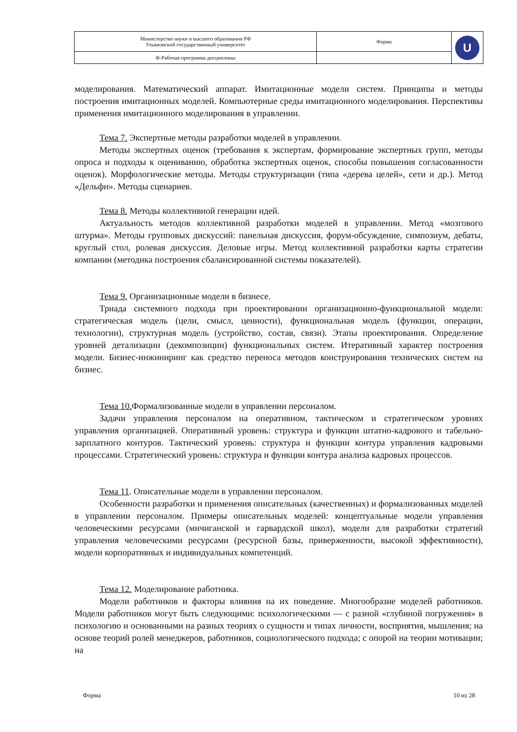| Министерство науки и высшего образования РФ Ульяновский государственный университет | Форма | U |
| Ф-Рабочая программа дисциплины | | |
моделирования. Математический аппарат. Имитационные модели систем. Принципы и методы построения имитационных моделей. Компьютерные среды имитационного моделирования. Перспективы применения имитационного моделирования в управлении.
Тема 7. Экспертные методы разработки моделей в управлении.
Методы экспертных оценок (требования к экспертам, формирование экспертных групп, методы опроса и подходы к оцениванию, обработка экспертных оценок, способы повышения согласованности оценок). Морфологические методы. Методы структуризации (типа «дерева целей», сети и др.). Метод «Дельфи». Методы сценариев.
Тема 8. Методы коллективной генерации идей.
Актуальность методов коллективной разработки моделей в управлении. Метод «мозгового штурма». Методы групповых дискуссий: панельная дискуссия, форум-обсуждение, симпозиум, дебаты, круглый стол, ролевая дискуссия. Деловые игры. Метод коллективной разработки карты стратегии компании (методика построения сбалансированной системы показателей).
Тема 9. Организационные модели в бизнесе.
Триада системного подхода при проектировании организационно-функциональной модели: стратегическая модель (цели, смысл, ценности), функциональная модель (функции, операции, технологии), структурная модель (устройство, состав, связи). Этапы проектирования. Определение уровней детализации (декомпозиции) функциональных систем. Итеративный характер построения модели. Бизнес-инжиниринг как средство переноса методов конструирования технических систем на бизнес.
Тема 10. Формализованные модели в управлении персоналом.
Задачи управления персоналом на оперативном, тактическом и стратегическом уровнях управления организацией. Оперативный уровень: структура и функции штатно-кадрового и табельно-зарплатного контуров. Тактический уровень: структура и функции контура управления кадровыми процессами. Стратегический уровень: структура и функции контура анализа кадровых процессов.
Тема 11. Описательные модели в управлении персоналом.
Особенности разработки и применения описательных (качественных) и формализованных моделей в управлении персоналом. Примеры описательных моделей: концептуальные модели управления человеческими ресурсами (мичиганской и гарвардской школ), модели для разработки стратегий управления человеческими ресурсами (ресурсной базы, приверженности, высокой эффективности), модели корпоративных и индивидуальных компетенций.
Тема 12. Моделирование работника.
Модели работников и факторы влияния на их поведение. Многообразие моделей работников. Модели работников могут быть следующими: психологическими — с разной «глубиной погружения» в психологию и основанными на разных теориях о сущности и типах личности, восприятия, мышления; на основе теорий ролей менеджеров, работников, социологического подхода; с опорой на теории мотивации; на
Форма 10 из 28